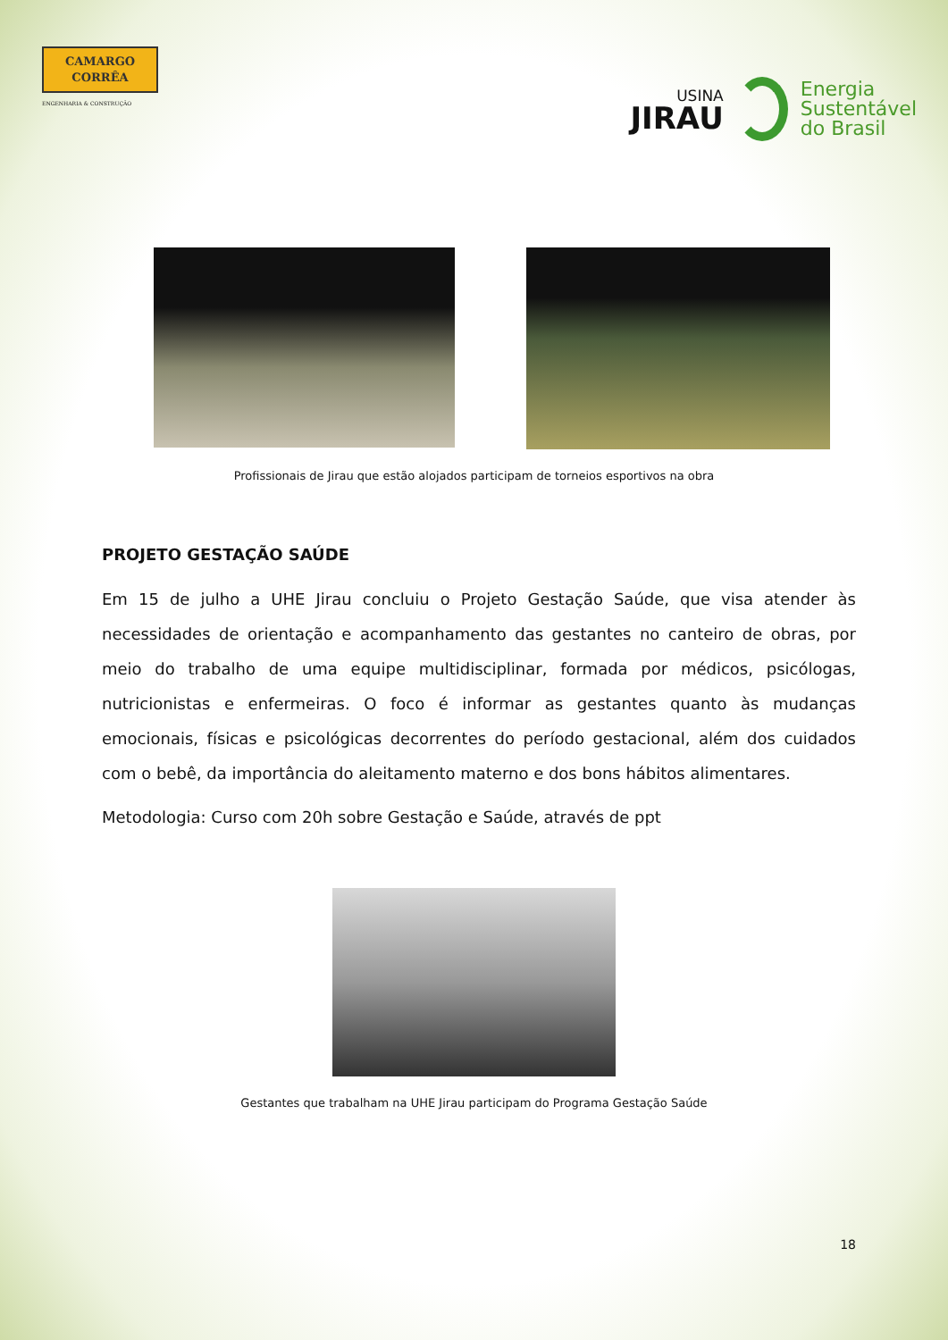CAMARGO
CORRÊA
ENGENHARIA & CONSTRUÇÃO
USINA
JIRAU
Energia
Sustentável
do Brasil
Profissionais de Jirau que estão alojados participam de torneios esportivos na obra
PROJETO GESTAÇÃO SAÚDE
Em 15 de julho a UHE Jirau concluiu o Projeto Gestação Saúde, que visa atender às necessidades de orientação e acompanhamento das gestantes no canteiro de obras, por meio do trabalho de uma equipe multidisciplinar, formada por médicos, psicólogas, nutricionistas e enfermeiras. O foco é informar as gestantes quanto às mudanças emocionais, físicas e psicológicas decorrentes do período gestacional, além dos cuidados com o bebê, da importância do aleitamento materno e dos bons hábitos alimentares.
Metodologia: Curso com 20h sobre Gestação e Saúde, através de ppt
Gestantes que trabalham na UHE Jirau participam do Programa Gestação Saúde
18